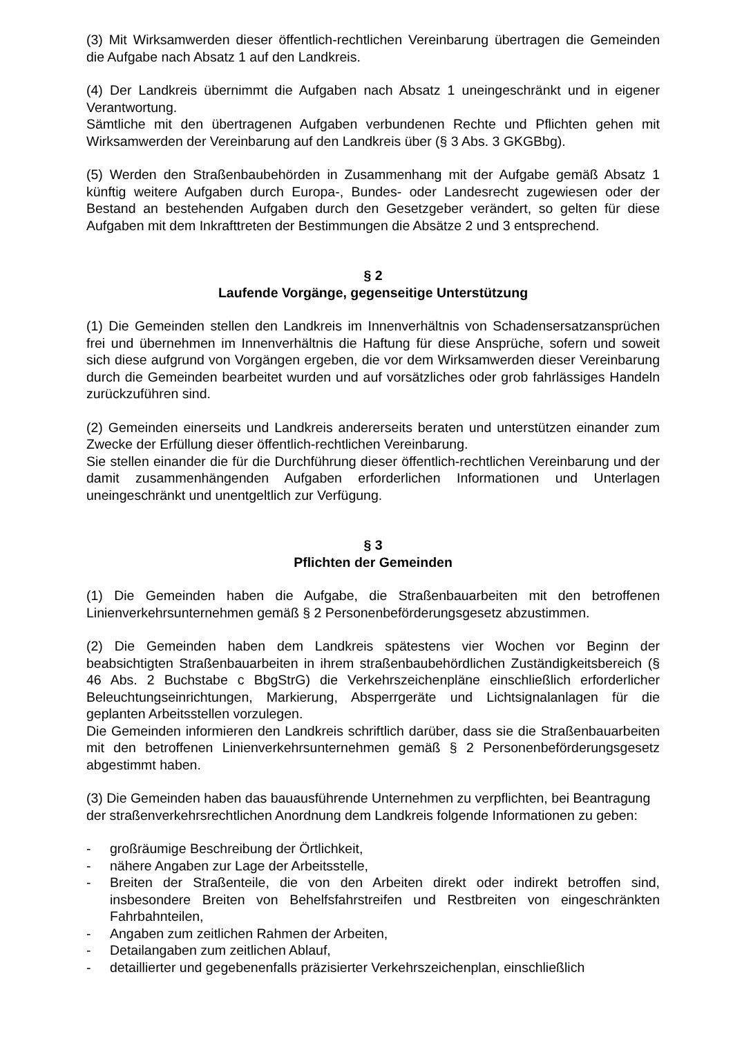(3) Mit Wirksamwerden dieser öffentlich-rechtlichen Vereinbarung übertragen die Gemeinden die Aufgabe nach Absatz 1 auf den Landkreis.
(4) Der Landkreis übernimmt die Aufgaben nach Absatz 1 uneingeschränkt und in eigener Verantwortung.
Sämtliche mit den übertragenen Aufgaben verbundenen Rechte und Pflichten gehen mit Wirksamwerden der Vereinbarung auf den Landkreis über (§ 3 Abs. 3 GKGBbg).
(5) Werden den Straßenbaubehörden in Zusammenhang mit der Aufgabe gemäß Absatz 1 künftig weitere Aufgaben durch Europa-, Bundes- oder Landesrecht zugewiesen oder der Bestand an bestehenden Aufgaben durch den Gesetzgeber verändert, so gelten für diese Aufgaben mit dem Inkrafttreten der Bestimmungen die Absätze 2 und 3 entsprechend.
§ 2
Laufende Vorgänge, gegenseitige Unterstützung
(1) Die Gemeinden stellen den Landkreis im Innenverhältnis von Schadensersatzansprüchen frei und übernehmen im Innenverhältnis die Haftung für diese Ansprüche, sofern und soweit sich diese aufgrund von Vorgängen ergeben, die vor dem Wirksamwerden dieser Vereinbarung durch die Gemeinden bearbeitet wurden und auf vorsätzliches oder grob fahrlässiges Handeln zurückzuführen sind.
(2) Gemeinden einerseits und Landkreis andererseits beraten und unterstützen einander zum Zwecke der Erfüllung dieser öffentlich-rechtlichen Vereinbarung.
Sie stellen einander die für die Durchführung dieser öffentlich-rechtlichen Vereinbarung und der damit zusammenhängenden Aufgaben erforderlichen Informationen und Unterlagen uneingeschränkt und unentgeltlich zur Verfügung.
§ 3
Pflichten der Gemeinden
(1) Die Gemeinden haben die Aufgabe, die Straßenbauarbeiten mit den betroffenen Linienverkehrsunternehmen gemäß § 2 Personenbeförderungsgesetz abzustimmen.
(2) Die Gemeinden haben dem Landkreis spätestens vier Wochen vor Beginn der beabsichtigten Straßenbauarbeiten in ihrem straßenbaubehördlichen Zuständigkeitsbereich (§ 46 Abs. 2 Buchstabe c BbgStrG) die Verkehrszeichenpläne einschließlich erforderlicher Beleuchtungseinrichtungen, Markierung, Absperrgeräte und Lichtsignalanlagen für die geplanten Arbeitsstellen vorzulegen.
Die Gemeinden informieren den Landkreis schriftlich darüber, dass sie die Straßenbauarbeiten mit den betroffenen Linienverkehrsunternehmen gemäß § 2 Personenbeförderungsgesetz abgestimmt haben.
(3) Die Gemeinden haben das bauausführende Unternehmen zu verpflichten, bei Beantragung der straßenverkehrsrechtlichen Anordnung dem Landkreis folgende Informationen zu geben:
- großräumige Beschreibung der Örtlichkeit,
- nähere Angaben zur Lage der Arbeitsstelle,
- Breiten der Straßenteile, die von den Arbeiten direkt oder indirekt betroffen sind, insbesondere Breiten von Behelfsfahrstreifen und Restbreiten von eingeschränkten Fahrbahnteilen,
- Angaben zum zeitlichen Rahmen der Arbeiten,
- Detailangaben zum zeitlichen Ablauf,
- detaillierter und gegebenenfalls präzisierter Verkehrszeichenplan, einschließlich